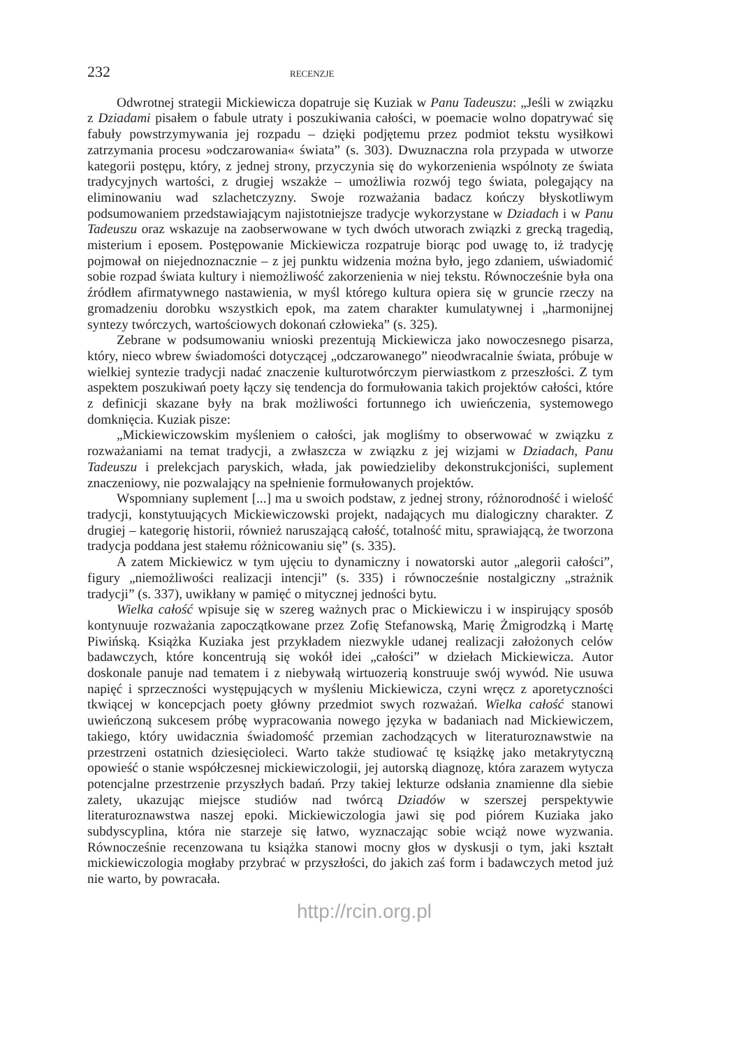232 RECENZJE
Odwrotnej strategii Mickiewicza dopatruje się Kuziak w Panu Tadeuszu: „Jeśli w związku z Dziadami pisałem o fabule utraty i poszukiwania całości, w poemacie wolno dopatrywać się fabuły powstrzymywania jej rozpadu – dzięki podjętemu przez podmiot tekstu wysiłkowi zatrzymania procesu »odczarowania« świata” (s. 303). Dwuznaczna rola przypada w utworze kategorii postępu, który, z jednej strony, przyczynia się do wykorzenienia wspólnoty ze świata tradycyjnych wartości, z drugiej wszakże – umożliwia rozwój tego świata, polegający na eliminowaniu wad szlachetczyzny. Swoje rozważania badacz kończy błyskotliwym podsumowaniem przedstawiającym najistotniejsze tradycje wykorzystane w Dziadach i w Panu Tadeuszu oraz wskazuje na zaobserwowane w tych dwóch utworach związki z grecką tragedią, misterium i eposem. Postępowanie Mickiewicza rozpatruje biorąc pod uwagę to, iż tradycję pojmował on niejednoznacznie – z jej punktu widzenia można było, jego zdaniem, uświadomić sobie rozpad świata kultury i niemożliwość zakorzenienia w niej tekstu. Równocześnie była ona źródłem afirmatywnego nastawienia, w myśl którego kultura opiera się w gruncie rzeczy na gromadzeniu dorobku wszystkich epok, ma zatem charakter kumulatywnej i „harmonijnej syntezy twórczych, wartościowych dokonań człowieka” (s. 325).
Zebrane w podsumowaniu wnioski prezentują Mickiewicza jako nowoczesnego pisarza, który, nieco wbrew świadomości dotyczącej „odczarowanego” nieodwracalnie świata, próbuje w wielkiej syntezie tradycji nadać znaczenie kulturotwórczym pierwiastkom z przeszłości. Z tym aspektem poszukiwań poety łączy się tendencja do formułowania takich projektów całości, które z definicji skazane były na brak możliwości fortunnego ich uwieńczenia, systemowego domknięcia. Kuziak pisze:
„Mickiewiczowskim myśleniem o całości, jak mogliśmy to obserwować w związku z rozważaniami na temat tradycji, a zwłaszcza w związku z jej wizjami w Dziadach, Panu Tadeuszu i prelekcjach paryskich, włada, jak powiedzieliby dekonstrukcjoniści, suplement znaczeniowy, nie pozwalający na spełnienie formułowanych projektów.
Wspomniany suplement [...] ma u swoich podstaw, z jednej strony, różnorodność i wielość tradycji, konstytuujących Mickiewiczowski projekt, nadających mu dialogiczny charakter. Z drugiej – kategorię historii, również naruszającą całość, totalność mitu, sprawiającą, że tworzona tradycja poddana jest stałemu różnicowaniu się” (s. 335).
A zatem Mickiewicz w tym ujęciu to dynamiczny i nowatorski autor „alegorii całości”, figury „niemożliwości realizacji intencji” (s. 335) i równocześnie nostalgiczny „strażnik tradycji” (s. 337), uwikłany w pamięć o mitycznej jedności bytu.
Wielka całość wpisuje się w szereg ważnych prac o Mickiewiczu i w inspirujący sposób kontynuuje rozważania zapoczątkowane przez Zofię Stefanowską, Marię Żmigrodzką i Martę Piwińską. Książka Kuziaka jest przykładem niezwykle udanej realizacji założonych celów badawczych, które koncentrują się wokół idei „całości” w dziełach Mickiewicza. Autor doskonale panuje nad tematem i z niebywałą wirtuozerią konstruuje swój wywód. Nie usuwa napięć i sprzeczności występujących w myśleniu Mickiewicza, czyni wręcz z aporetyczności tkwiącej w koncepcjach poety główny przedmiot swych rozważań. Wielka całość stanowi uwieńczoną sukcesem próbę wypracowania nowego języka w badaniach nad Mickiewiczem, takiego, który uwidacznia świadomość przemian zachodzących w literaturoznawstwie na przestrzeni ostatnich dziesięcioleci. Warto także studiować tę książkę jako metakrytyczną opowieść o stanie współczesnej mickiewiczologii, jej autorską diagnozę, która zarazem wytycza potencjalne przestrzenie przyszłych badań. Przy takiej lekturze odsłania znamienne dla siebie zalety, ukazując miejsce studiów nad twórcą Dziadów w szerszej perspektywie literaturoznawstwa naszej epoki. Mickiewiczologia jawi się pod piórem Kuziaka jako subdyscyplina, która nie starzeje się łatwo, wyznaczając sobie wciąż nowe wyzwania. Równocześnie recenzowana tu książka stanowi mocny głos w dyskusji o tym, jaki kształt mickiewiczologia mogłaby przybrać w przyszłości, do jakich zaś form i badawczych metod już nie warto, by powracała.
http://rcin.org.pl